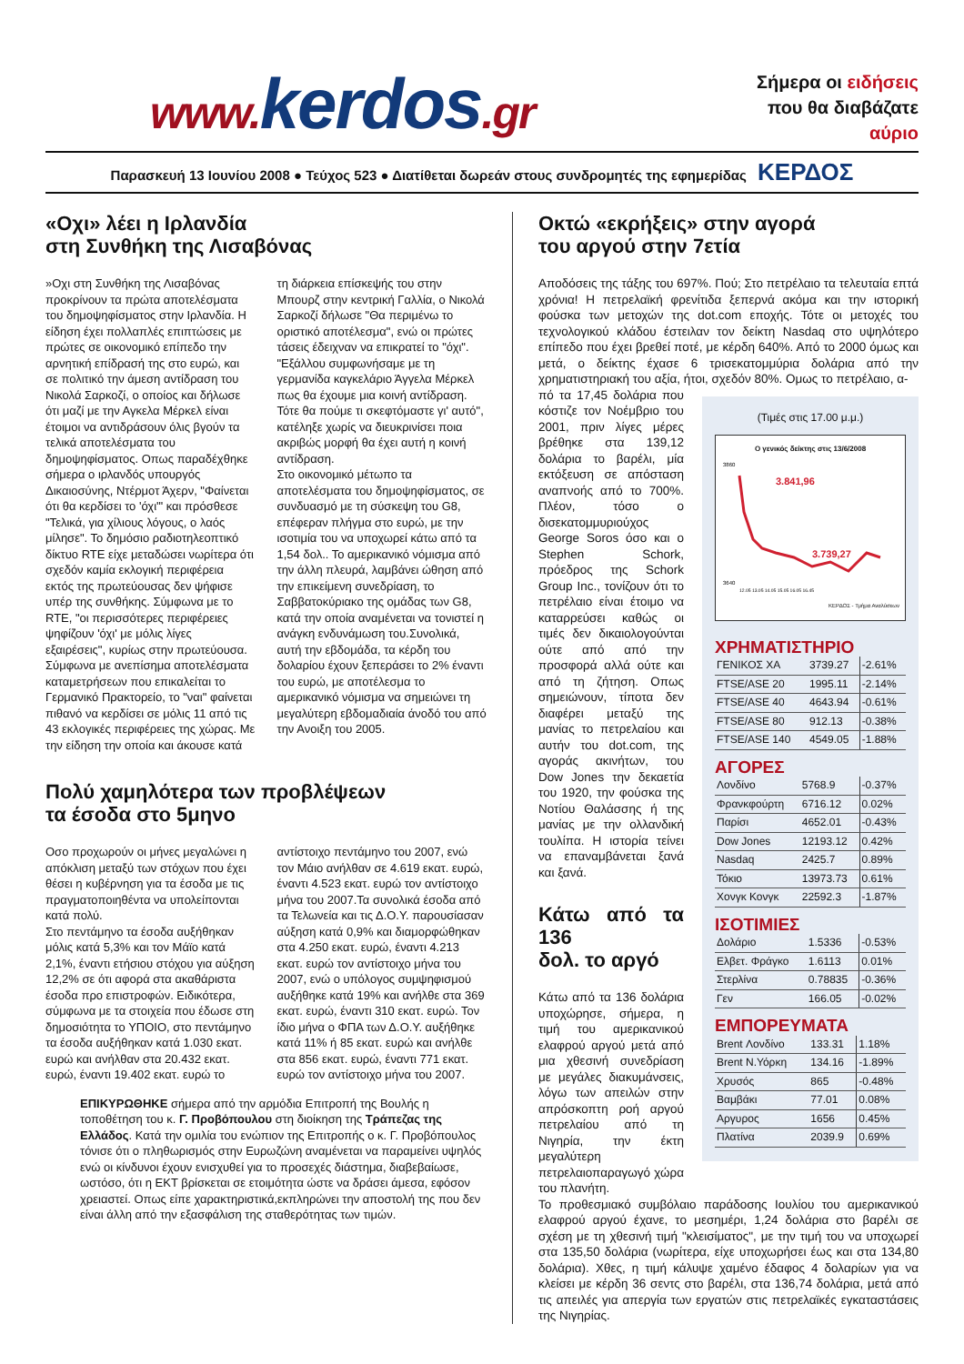www. kerdos.gr
Σήμερα οι ειδήσεις
που θα διαβάζατε
αύριο
Παρασκευή 13 Ιουνίου 2008 ● Τεύχος 523 ● Διατίθεται δωρεάν στους συνδρομητές της εφημερίδας ΚΕΡΔΟΣ
«Οχι» λέει η Ιρλανδία
στη Συνθήκη της Λισαβόνας
»Οχι στη Συνθήκη της Λισαβόνας προκρίνουν τα πρώτα αποτελέσματα του δημοψηφίσματος στην Ιρλανδία. Η είδηση έχει πολλαπλές επιπτώσεις με πρώτες σε οικονομικό επίπεδο την αρνητική επίδρασή της στο ευρώ, και σε πολιτικό την άμεση αντίδραση του Νικολά Σαρκοζί, ο οποίος και δήλωσε ότι μαζί με την Αγκελα Μέρκελ είναι έτοιμοι να αντιδράσουν όλις βγούν τα τελικά αποτελέσματα του δημοψηφίσματος. Οπως παραδέχθηκε σήμερα ο ιρλανδός υπουργός Δικαιοσύνης, Ντέρμοτ Άχερν, "Φαίνεται ότι θα κερδίσει το 'όχι'" και πρόσθεσε "Τελικά, για χίλιους λόγους, ο λαός μίλησε". Το δημόσιο ραδιοτηλεοπτικό δίκτυο RTE είχε μεταδώσει νωρίτερα ότι σχεδόν καμία εκλογική περιφέρεια εκτός της πρωτεύουσας δεν ψήφισε υπέρ της συνθήκης. Σύμφωνα με το RTE, "οι περισσότερες περιφέρειες ψηφίζουν 'όχι' με μόλις λίγες εξαιρέσεις", κυρίως στην πρωτεύουσα.
Σύμφωνα με ανεπίσημα αποτελέσματα καταμετρήσεων που επικαλείται το Γερμανικό Πρακτορείο, το "ναι" φαίνεται πιθανό να κερδίσει σε μόλις 11 από τις 43 εκλογικές περιφέρειες της χώρας. Με την είδηση την οποία και άκουσε κατά τη διάρκεια επίσκεψής του στην Μπουρζ στην κεντρική Γαλλία, ο Νικολά Σαρκοζί δήλωσε "Θα περιμένω το οριστικό αποτέλεσμα", ενώ οι πρώτες τάσεις έδειχναν να επικρατεί το "όχι". "Εξάλλου συμφωνήσαμε με τη γερμανίδα καγκελάριο Άγγελα Μέρκελ πως θα έχουμε μια κοινή αντίδραση. Τότε θα πούμε τι σκεφτόμαστε γι' αυτό", κατέληξε χωρίς να διευκρινίσει ποια ακριβώς μορφή θα έχει αυτή η κοινή αντίδραση.
Στο οικονομικό μέτωπο τα αποτελέσματα του δημοψηφίσματος, σε συνδυασμό με τη σύσκεψη του G8, επέφεραν πλήγμα στο ευρώ, με την ισοτιμία του να υποχωρεί κάτω από τα 1,54 δολ.. Το αμερικανικό νόμισμα από την άλλη πλευρά, λαμβάνει ώθηση από την επικείμενη συνεδρίαση, το Σαββατοκύριακο της ομάδας των G8, κατά την οποία αναμένεται να τονιστεί η ανάγκη ενδυνάμωση του.Συνολικά, αυτή την εβδομάδα, τα κέρδη του δολαρίου έχουν ξεπεράσει το 2% έναντι του ευρώ, με αποτέλεσμα το αμερικανικό νόμισμα να σημειώνει τη μεγαλύτερη εβδομαδιαία άνοδό του από την Ανοιξη του 2005.
Πολύ χαμηλότερα των προβλέψεων
τα έσοδα στο 5μηνο
Οσο προχωρούν οι μήνες μεγαλώνει η απόκλιση μεταξύ των στόχων που έχει θέσει η κυβέρνηση για τα έσοδα με τις πραγματοποιηθέντα να υπολείπονται κατά πολύ.
Στο πεντάμηνο τα έσοδα αυξήθηκαν μόλις κατά 5,3% και τον Μάϊο κατά 2,1%, έναντι ετήσιου στόχου για αύξηση 12,2% σε ότι αφορά στα ακαθάριστα έσοδα προ επιστροφών. Ειδικότερα, σύμφωνα με τα στοιχεία που έδωσε στη δημοσιότητα το ΥΠΟΙΟ, στο πεντάμηνο τα έσοδα αυξήθηκαν κατά 1.030 εκατ. ευρώ και ανήλθαν στα 20.432 εκατ. ευρώ, έναντι 19.402 εκατ. ευρώ το αντίστοιχο πεντάμηνο του 2007, ενώ τον Μάιο ανήλθαν σε 4.619 εκατ. ευρώ, έναντι 4.523 εκατ. ευρώ τον αντίστοιχο μήνα του 2007.Τα συνολικά έσοδα από τα Τελωνεία και τις Δ.Ο.Υ. παρουσίασαν αύξηση κατά 0,9% και διαμορφώθηκαν στα 4.250 εκατ. ευρώ, έναντι 4.213 εκατ. ευρώ τον αντίστοιχο μήνα του 2007, ενώ ο υπόλογος συμψηφισμού αυξήθηκε κατά 19% και ανήλθε στα 369 εκατ. ευρώ, έναντι 310 εκατ. ευρώ. Τον ίδιο μήνα ο ΦΠΑ των Δ.Ο.Υ. αυξήθηκε κατά 11% ή 85 εκατ. ευρώ και ανήλθε στα 856 εκατ. ευρώ, έναντι 771 εκατ. ευρώ τον αντίστοιχο μήνα του 2007.
ΕΠΙΚΥΡΩΘΗΚΕ σήμερα από την αρμόδια Επιτροπή της Βουλής η τοποθέτηση του κ. Γ. Προβόπουλου στη διοίκηση της Τράπεζας της Ελλάδος. Κατά την ομιλία του ενώπιον της Επιτροπής ο κ. Γ. Προβόπουλος τόνισε ότι ο πληθωρισμός στην Ευρωζώνη αναμένεται να παραμείνει υψηλός ενώ οι κίνδυνοι έχουν ενισχυθεί για το προσεχές διάστημα, διαβεβαίωσε, ωστόσο, ότι η ΕΚΤ βρίσκεται σε ετοιμότητα ώστε να δράσει άμεσα, εφόσον χρειαστεί. Οπως είπε χαρακτηριστικά,εκπληρώνει την αποστολή της που δεν είναι άλλη από την εξασφάλιση της σταθερότητας των τιμών.
Οκτώ «εκρήξεις» στην αγορά
του αργού στην 7ετία
Αποδόσεις της τάξης του 697%. Πού; Στο πετρέλαιο τα τελευταία επτά χρόνια! Η πετρελαϊκή φρενίτιδα ξεπερνά ακόμα και την ιστορική φούσκα των μετοχών της dot.com εποχής. Τότε οι μετοχές του τεχνολογικού κλάδου έστειλαν τον δείκτη Nasdaq στο υψηλότερο επίπεδο που έχει βρεθεί ποτέ, με κέρδη 640%. Από το 2000 όμως και μετά, ο δείκτης έχασε 6 τρισεκατομμύρια δολάρια από την χρηματιστηριακή του αξία, ήτοι, σχεδόν 80%. Ομως το πετρέλαιο, α-
(Τιμές στις 17.00 μ.μ.)
Ο γενικός δείκτης στις 13/6/2008
3860
3640
3.841,96
3.739,27
12.05 13.05 14.05 15.05 16.05 16.45
ΚΕΡΔΟΣ - Τμήμα Αναλύσεων
ΧΡΗΜΑΤΙΣΤΗΡΙΟ
| ΓΕΝΙΚΟΣ ΧΑ | 3739.27 | -2.61% |
| FTSE/ASE 20 | 1995.11 | -2.14% |
| FTSE/ASE 40 | 4643.94 | -0.61% |
| FTSE/ASE 80 | 912.13 | -0.38% |
| FTSE/ASE 140 | 4549.05 | -1.88% |
ΑΓΟΡΕΣ
| Λονδίνο | 5768.9 | -0.37% |
| Φρανκφούρτη | 6716.12 | 0.02% |
| Παρίσι | 4652.01 | -0.43% |
| Dow Jones | 12193.12 | 0.42% |
| Nasdaq | 2425.7 | 0.89% |
| Τόκιο | 13973.73 | 0.61% |
| Χονγκ Κονγκ | 22592.3 | -1.87% |
ΙΣΟΤΙΜΙΕΣ
| Δολάριο | 1.5336 | -0.53% |
| Ελβετ. Φράγκο | 1.6113 | 0.01% |
| Στερλίνα | 0.78835 | -0.36% |
| Γεν | 166.05 | -0.02% |
ΕΜΠΟΡΕΥΜΑΤΑ
| Brent Λονδίνο | 133.31 | 1.18% |
| Brent Ν.Υόρκη | 134.16 | -1.89% |
| Χρυσός | 865 | -0.48% |
| Βαμβάκι | 77.01 | 0.08% |
| Αργυρος | 1656 | 0.45% |
| Πλατίνα | 2039.9 | 0.69% |
πό τα 17,45 δολάρια που κόστιζε τον Νοέμβριο του 2001, πριν λίγες μέρες βρέθηκε στα 139,12 δολάρια το βαρέλι, μία εκτόξευση σε απόσταση αναπνοής από το 700%. Πλέον, τόσο ο δισεκατομμυριούχος George Soros όσο και ο Stephen Schork, πρόεδρος της Schork Group Inc., τονίζουν ότι το πετρέλαιο είναι έτοιμο να καταρρεύσει καθώς οι τιμές δεν δικαιολογούνται ούτε από από την προσφορά αλλά ούτε και από τη ζήτηση. Οπως σημειώνουν, τίποτα δεν διαφέρει μεταξύ της μανίας το πετρελαίου και αυτήν του dot.com, της αγοράς ακινήτων, του Dow Jones την δεκαετία του 1920, την φούσκα της Νοτίου Θαλάσσης ή της μανίας με την ολλανδική τουλίπα. Η ιστορία τείνει να επαναμβάνεται ξανά και ξανά.
Κάτω από τα 136
δολ. το αργό
Κάτω από τα 136 δολάρια υποχώρησε, σήμερα, η τιμή του αμερικανικού ελαφρού αργού μετά από μια χθεσινή συνεδρίαση με μεγάλες διακυμάνσεις, λόγω των απειλών στην απρόσκοπτη ροή αργού πετρελαίου από τη Νιγηρία, την έκτη μεγαλύτερη πετρελαιοπαραγωγό χώρα του πλανήτη.
Το προθεσμιακό συμβόλαιο παράδοσης Ιουλίου του αμερικανικού ελαφρού αργού έχανε, το μεσημέρι, 1,24 δολάρια στο βαρέλι σε σχέση με τη χθεσινή τιμή "κλεισίματος", με την τιμή του να υποχωρεί στα 135,50 δολάρια (νωρίτερα, είχε υποχωρήσει έως και στα 134,80 δολάρια). Χθες, η τιμή κάλυψε χαμένο έδαφος 4 δολαρίων για να κλείσει με κέρδη 36 σεντς στο βαρέλι, στα 136,74 δολάρια, μετά από τις απειλές για απεργία των εργατών στις πετρελαϊκές εγκαταστάσεις της Νιγηρίας.